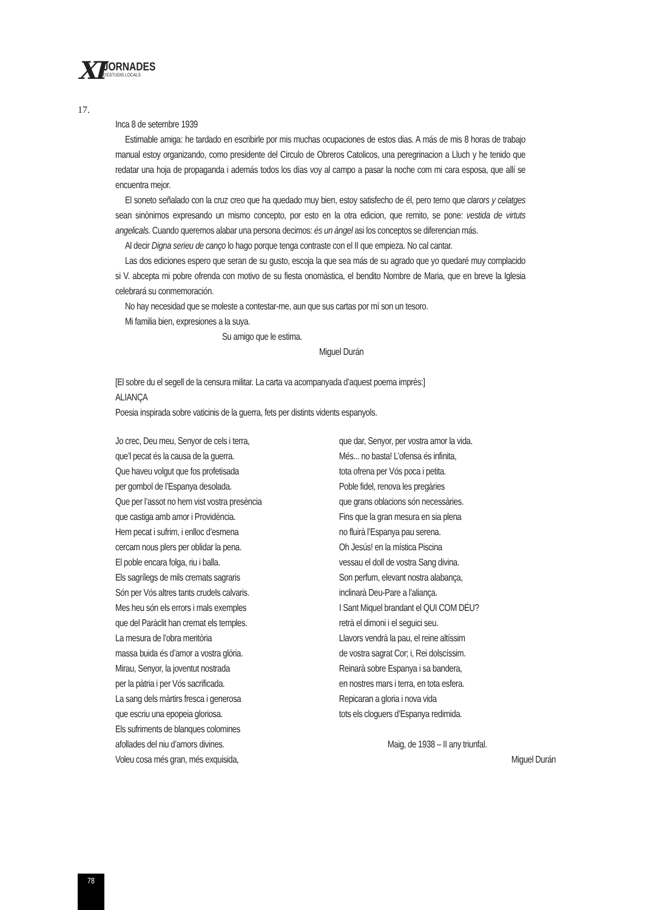XI
JORNADES
D'ESTUDIS LOCALS
17.
Inca 8 de setembre 1939
Estimable amiga: he tardado en escribirle por mis muchas ocupaciones de estos dias. A más de mis 8 horas de trabajo manual estoy organizando, como presidente del Circulo de Obreros Catolicos, una peregrinacion a Lluch y he tenido que redatar una hoja de propaganda i además todos los días voy al campo a pasar la noche com mi cara esposa, que allí se encuentra mejor.
El soneto señalado con la cruz creo que ha quedado muy bien, estoy satisfecho de él, pero temo que clarors y celatges sean sinònimos expresando un mismo concepto, por esto en la otra edicion, que remito, se pone: vestida de virtuts angelicals. Cuando queremos alabar una persona decimos: és un àngel asi los conceptos se diferencian más.
Al decir Digna serieu de canço lo hago porque tenga contraste con el II que empieza. No cal cantar.
Las dos ediciones espero que seran de su gusto, escoja la que sea más de su agrado que yo quedaré muy complacido si V. abcepta mi pobre ofrenda con motivo de su fiesta onomàstica, el bendito Nombre de Maria, que en breve la Iglesia celebrará su conmemoración.
No hay necesidad que se moleste a contestar-me, aun que sus cartas por mí son un tesoro.
Mi familia bien, expresiones a la suya.
Su amigo que le estima.
Miguel Durán
[El sobre du el segell de la censura militar. La carta va acompanyada d’aquest poema imprès:]
ALIANÇA
Poesia inspirada sobre vaticinis de la guerra, fets per distints vidents espanyols.
Jo crec, Deu meu, Senyor de cels i terra,
que’l pecat és la causa de la guerra.
Que haveu volgut que fos profetisada
per gombol de l’Espanya desolada.
Que per l’assot no hem vist vostra presència
que castiga amb amor i Providència.
Hem pecat i sufrim, i enlloc d’esmena
cercam nous plers per oblidar la pena.
El poble encara folga, riu i balla.
Els sagrílegs de mils cremats sagraris
Són per Vós altres tants crudels calvaris.
Mes heu són els errors i mals exemples
que del Paràclit han cremat els temples.
La mesura de l’obra meritòria
massa buida és d’amor a vostra glòria.
Mirau, Senyor, la joventut nostrada
per la pàtria i per Vós sacrificada.
La sang dels màrtirs fresca i generosa
que escriu una epopeia gloriosa.
Els sufriments de blanques colomines
afollades del niu d’amors divines.
Voleu cosa més gran, més exquisida,
que dar, Senyor, per vostra amor la vida.
Més... no basta! L’ofensa és infinita,
tota ofrena per Vós poca i petita.
Poble fidel, renova les pregàries
que grans oblacions són necessàries.
Fins que la gran mesura en sia plena
no fluirà l’Espanya pau serena.
Oh Jesús! en la mística Piscina
vessau el doll de vostra Sang divina.
Son perfum, elevant nostra alabança,
inclinarà Deu-Pare a l’aliança.
I Sant Miquel brandant el QUI COM DÉU?
retrà el dimoni i el seguici seu.
Llavors vendrà la pau, el reine altíssim
de vostra sagrat Cor; i, Rei dolscíssim.
Reinarà sobre Espanya i sa bandera,
en nostres mars i terra, en tota esfera.
Repicaran a gloria i nova vida
tots els cloguers d’Espanya redimida.
Maig, de 1938 – II any triunfal.
Miguel Durán
78